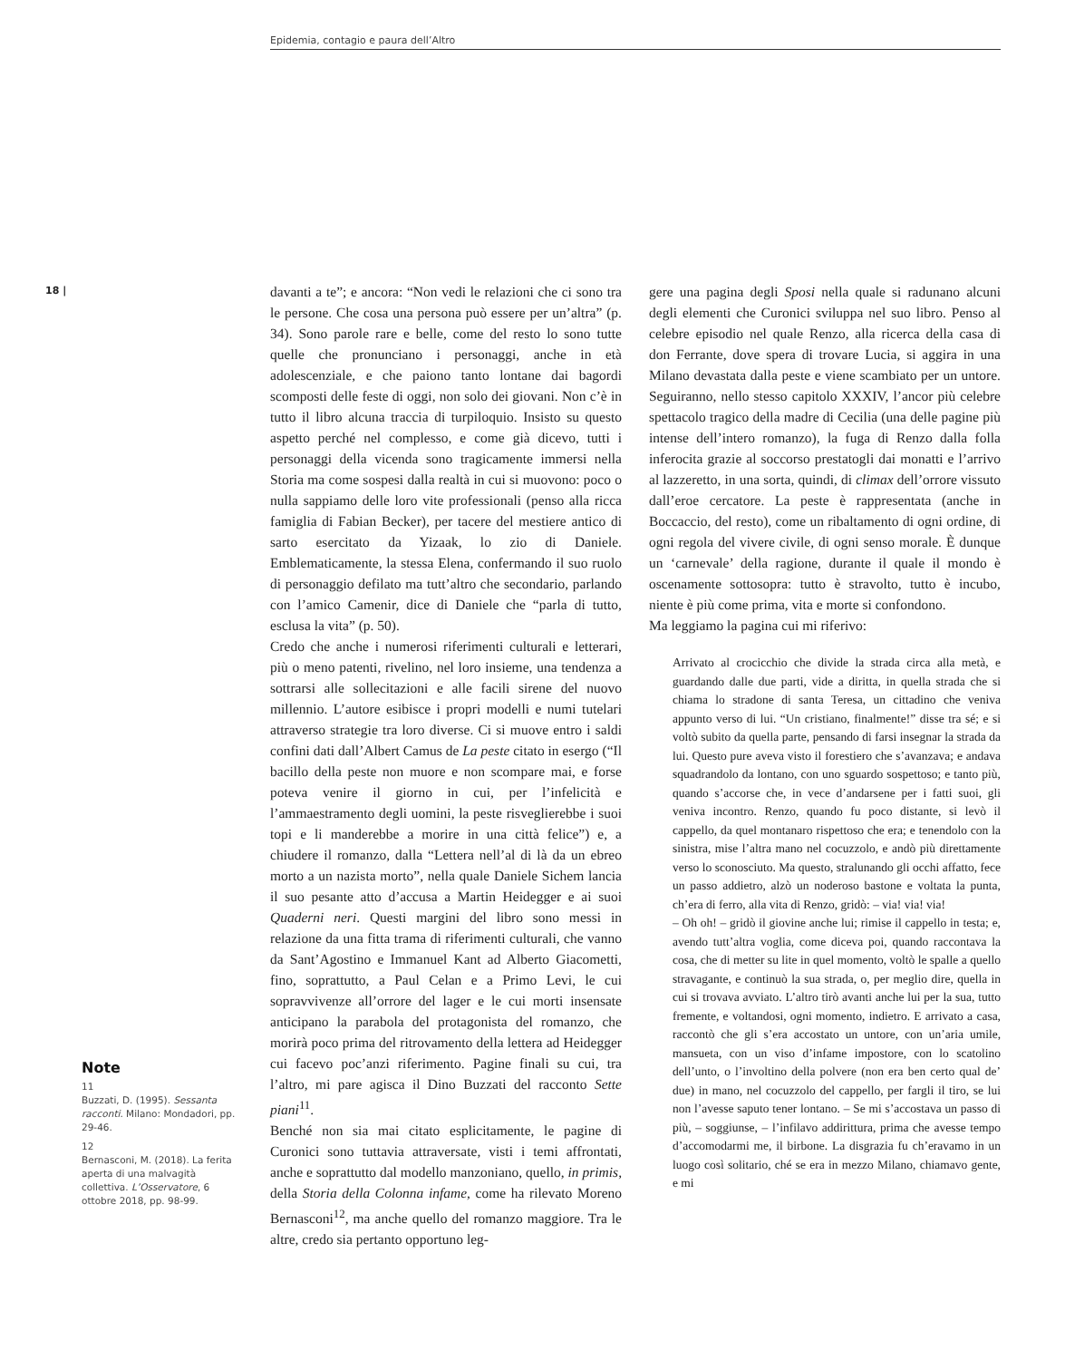Epidemia, contagio e paura dell’Altro
18 |
Note
11
Buzzati, D. (1995). Sessanta racconti. Milano: Mondadori, pp. 29-46.
12
Bernasconi, M. (2018). La ferita aperta di una malvagità collettiva. L’Osservatore, 6 ottobre 2018, pp. 98-99.
davanti a te”; e ancora: “Non vedi le relazioni che ci sono tra le persone. Che cosa una persona può essere per un’altra” (p. 34). Sono parole rare e belle, come del resto lo sono tutte quelle che pronunciano i personaggi, anche in età adolescenziale, e che paiono tanto lontane dai bagordi scomposti delle feste di oggi, non solo dei giovani. Non c’è in tutto il libro alcuna traccia di turpiloquio. Insisto su questo aspetto perché nel complesso, e come già dicevo, tutti i personaggi della vicenda sono tragicamente immersi nella Storia ma come sospesi dalla realtà in cui si muovono: poco o nulla sappiamo delle loro vite professionali (penso alla ricca famiglia di Fabian Becker), per tacere del mestiere antico di sarto esercitato da Yizaak, lo zio di Daniele. Emblematicamente, la stessa Elena, confermando il suo ruolo di personaggio defilato ma tutt’altro che secondario, parlando con l’amico Camenir, dice di Daniele che “parla di tutto, esclusa la vita” (p. 50).
Credo che anche i numerosi riferimenti culturali e letterari, più o meno patenti, rivelino, nel loro insieme, una tendenza a sottrarsi alle sollecitazioni e alle facili sirene del nuovo millennio. L’autore esibisce i propri modelli e numi tutelari attraverso strategie tra loro diverse. Ci si muove entro i saldi confini dati dall’Albert Camus de La peste citato in esergo (“Il bacillo della peste non muore e non scompare mai, e forse poteva venire il giorno in cui, per l’infelicità e l’ammaestramento degli uomini, la peste risveglierebbe i suoi topi e li manderebbe a morire in una città felice”) e, a chiudere il romanzo, dalla “Lettera nell’al di là da un ebreo morto a un nazista morto”, nella quale Daniele Sichem lancia il suo pesante atto d’accusa a Martin Heidegger e ai suoi Quaderni neri. Questi margini del libro sono messi in relazione da una fitta trama di riferimenti culturali, che vanno da Sant’Agostino e Immanuel Kant ad Alberto Giacometti, fino, soprattutto, a Paul Celan e a Primo Levi, le cui sopravvivenze all’orrore del lager e le cui morti insensate anticipano la parabola del protagonista del romanzo, che morirà poco prima del ritrovamento della lettera ad Heidegger cui facevo poc’anzi riferimento. Pagine finali su cui, tra l’altro, mi pare agisca il Dino Buzzati del racconto Sette piani<sup>11</sup>.
Benché non sia mai citato esplicitamente, le pagine di Curonici sono tuttavia attraversate, visti i temi affrontati, anche e soprattutto dal modello manzoniano, quello, in primis, della Storia della Colonna infame, come ha rilevato Moreno Bernasconi<sup>12</sup>, ma anche quello del romanzo maggiore. Tra le altre, credo sia pertanto opportuno leg-
gere una pagina degli Sposi nella quale si radunano alcuni degli elementi che Curonici sviluppa nel suo libro. Penso al celebre episodio nel quale Renzo, alla ricerca della casa di don Ferrante, dove spera di trovare Lucia, si aggira in una Milano devastata dalla peste e viene scambiato per un untore. Seguiranno, nello stesso capitolo XXXIV, l’ancor più celebre spettacolo tragico della madre di Cecilia (una delle pagine più intense dell’intero romanzo), la fuga di Renzo dalla folla inferocita grazie al soccorso prestatogli dai monatti e l’arrivo al lazzeretto, in una sorta, quindi, di climax dell’orrore vissuto dall’eroe cercatore. La peste è rappresentata (anche in Boccaccio, del resto), come un ribaltamento di ogni ordine, di ogni regola del vivere civile, di ogni senso morale. È dunque un ‘carnevale’ della ragione, durante il quale il mondo è oscenamente sottosopra: tutto è stravolto, tutto è incubo, niente è più come prima, vita e morte si confondono.
Ma leggiamo la pagina cui mi riferivo:
Arrivato al crocicchio che divide la strada circa alla metà, e guardando dalle due parti, vide a diritta, in quella strada che si chiama lo stradone di santa Teresa, un cittadino che veniva appunto verso di lui. “Un cristiano, finalmente!” disse tra sé; e si voltò subito da quella parte, pensando di farsi insegnar la strada da lui. Questo pure aveva visto il forestiero che s’avanzava; e andava squadrandolo da lontano, con uno sguardo sospettoso; e tanto più, quando s’accorse che, in vece d’andarsene per i fatti suoi, gli veniva incontro. Renzo, quando fu poco distante, si levò il cappello, da quel montanaro rispettoso che era; e tenendolo con la sinistra, mise l’altra mano nel cocuzzolo, e andò più direttamente verso lo sconosciuto. Ma questo, stralunando gli occhi affatto, fece un passo addietro, alzò un noderoso bastone e voltata la punta, ch’era di ferro, alla vita di Renzo, gridò: – via! via! via!
– Oh oh! – gridò il giovine anche lui; rimise il cappello in testa; e, avendo tutt’altra voglia, come diceva poi, quando raccontava la cosa, che di metter su lite in quel momento, voltò le spalle a quello stravagante, e continuò la sua strada, o, per meglio dire, quella in cui si trovava avviato. L’altro tirò avanti anche lui per la sua, tutto fremente, e voltandosi, ogni momento, indietro. E arrivato a casa, raccontò che gli s’era accostato un untore, con un’aria umile, mansueta, con un viso d’infame impostore, con lo scatolino dell’unto, o l’involtino della polvere (non era ben certo qual de’ due) in mano, nel cocuzzolo del cappello, per fargli il tiro, se lui non l’avesse saputo tener lontano. – Se mi s’accostava un passo di più, – soggiunse, – l’infilavo addirittura, prima che avesse tempo d’accomodarmi me, il birbone. La disgrazia fu ch’eravamo in un luogo così solitario, ché se era in mezzo Milano, chiamavo gente, e mi